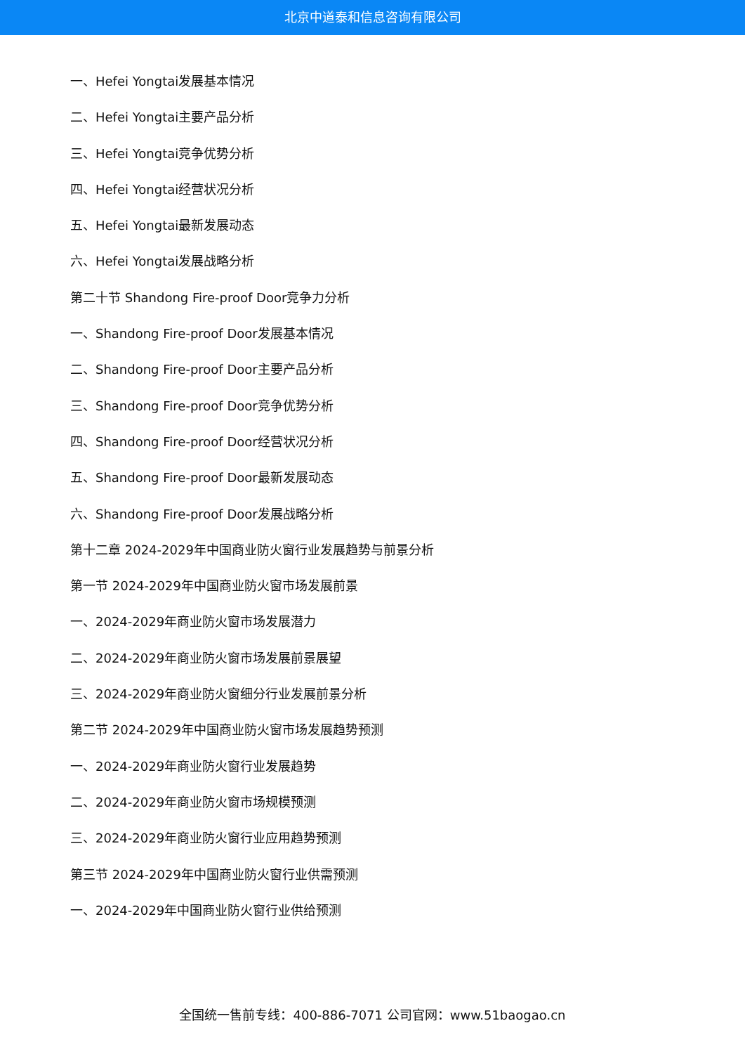北京中道泰和信息咨询有限公司
一、Hefei Yongtai发展基本情况
二、Hefei Yongtai主要产品分析
三、Hefei Yongtai竞争优势分析
四、Hefei Yongtai经营状况分析
五、Hefei Yongtai最新发展动态
六、Hefei Yongtai发展战略分析
第二十节 Shandong Fire-proof Door竞争力分析
一、Shandong Fire-proof Door发展基本情况
二、Shandong Fire-proof Door主要产品分析
三、Shandong Fire-proof Door竞争优势分析
四、Shandong Fire-proof Door经营状况分析
五、Shandong Fire-proof Door最新发展动态
六、Shandong Fire-proof Door发展战略分析
第十二章 2024-2029年中国商业防火窗行业发展趋势与前景分析
第一节 2024-2029年中国商业防火窗市场发展前景
一、2024-2029年商业防火窗市场发展潜力
二、2024-2029年商业防火窗市场发展前景展望
三、2024-2029年商业防火窗细分行业发展前景分析
第二节 2024-2029年中国商业防火窗市场发展趋势预测
一、2024-2029年商业防火窗行业发展趋势
二、2024-2029年商业防火窗市场规模预测
三、2024-2029年商业防火窗行业应用趋势预测
第三节 2024-2029年中国商业防火窗行业供需预测
一、2024-2029年中国商业防火窗行业供给预测
全国统一售前专线：400-886-7071 公司官网：www.51baogao.cn